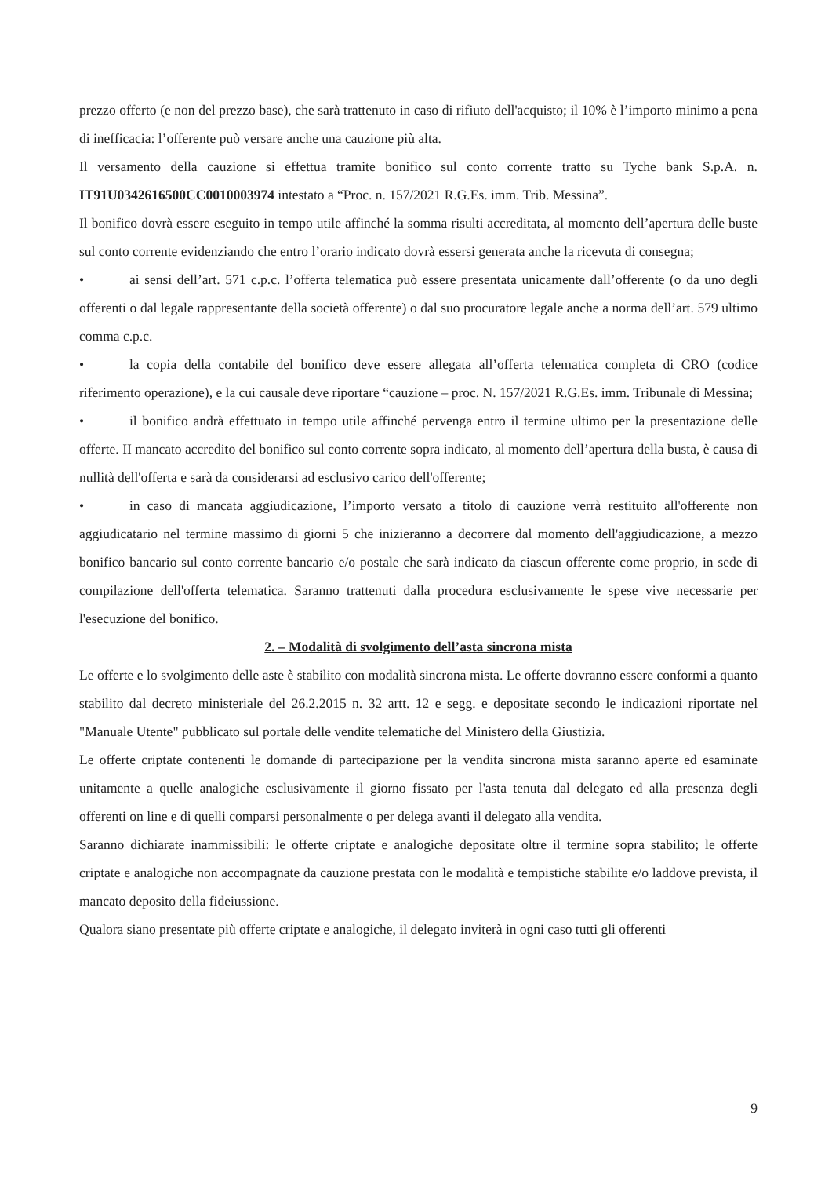prezzo offerto (e non del prezzo base), che sarà trattenuto in caso di rifiuto dell'acquisto; il 10% è l’importo minimo a pena di inefficacia: l’offerente può versare anche una cauzione più alta.
Il versamento della cauzione si effettua tramite bonifico sul conto corrente tratto su Tyche bank S.p.A. n. IT91U0342616500CC0010003974 intestato a “Proc. n. 157/2021 R.G.Es. imm. Trib. Messina”.
Il bonifico dovrà essere eseguito in tempo utile affinché la somma risulti accreditata, al momento dell’apertura delle buste sul conto corrente evidenziando che entro l’orario indicato dovrà essersi generata anche la ricevuta di consegna;
• ai sensi dell’art. 571 c.p.c. l’offerta telematica può essere presentata unicamente dall’offerente (o da uno degli offerenti o dal legale rappresentante della società offerente) o dal suo procuratore legale anche a norma dell’art. 579 ultimo comma c.p.c.
• la copia della contabile del bonifico deve essere allegata all’offerta telematica completa di CRO (codice riferimento operazione), e la cui causale deve riportare “cauzione – proc. N. 157/2021 R.G.Es. imm. Tribunale di Messina;
• il bonifico andrà effettuato in tempo utile affinché pervenga entro il termine ultimo per la presentazione delle offerte. II mancato accredito del bonifico sul conto corrente sopra indicato, al momento dell’apertura della busta, è causa di nullità dell'offerta e sarà da considerarsi ad esclusivo carico dell'offerente;
• in caso di mancata aggiudicazione, l’importo versato a titolo di cauzione verrà restituito all'offerente non aggiudicatario nel termine massimo di giorni 5 che inizieranno a decorrere dal momento dell'aggiudicazione, a mezzo bonifico bancario sul conto corrente bancario e/o postale che sarà indicato da ciascun offerente come proprio, in sede di compilazione dell'offerta telematica. Saranno trattenuti dalla procedura esclusivamente le spese vive necessarie per l'esecuzione del bonifico.
2. – Modalità di svolgimento dell’asta sincrona mista
Le offerte e lo svolgimento delle aste è stabilito con modalità sincrona mista. Le offerte dovranno essere conformi a quanto stabilito dal decreto ministeriale del 26.2.2015 n. 32 artt. 12 e segg. e depositate secondo le indicazioni riportate nel "Manuale Utente" pubblicato sul portale delle vendite telematiche del Ministero della Giustizia.
Le offerte criptate contenenti le domande di partecipazione per la vendita sincrona mista saranno aperte ed esaminate unitamente a quelle analogiche esclusivamente il giorno fissato per l'asta tenuta dal delegato ed alla presenza degli offerenti on line e di quelli comparsi personalmente o per delega avanti il delegato alla vendita.
Saranno dichiarate inammissibili: le offerte criptate e analogiche depositate oltre il termine sopra stabilito; le offerte criptate e analogiche non accompagnate da cauzione prestata con le modalità e tempistiche stabilite e/o laddove prevista, il mancato deposito della fideiussione.
Qualora siano presentate più offerte criptate e analogiche, il delegato inviterà in ogni caso tutti gli offerenti
9